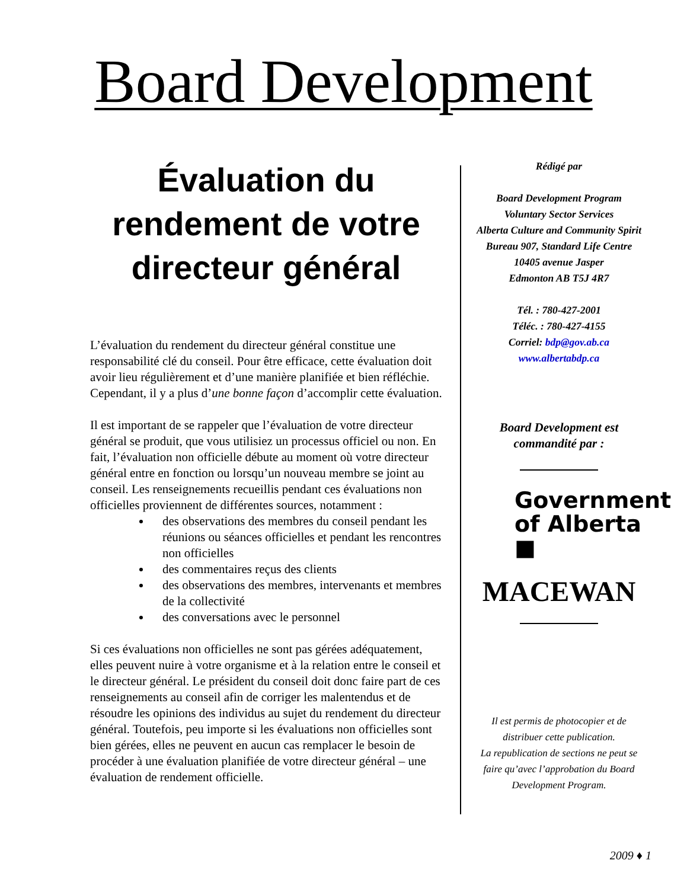Board Development
Évaluation du rendement de votre directeur général
L’évaluation du rendement du directeur général constitue une responsabilité clé du conseil. Pour être efficace, cette évaluation doit avoir lieu régulièrement et d’une manière planifiée et bien réfléchie. Cependant, il y a plus d’une bonne façon d’accomplir cette évaluation.
Il est important de se rappeler que l’évaluation de votre directeur général se produit, que vous utilisiez un processus officiel ou non. En fait, l’évaluation non officielle débute au moment où votre directeur général entre en fonction ou lorsqu’un nouveau membre se joint au conseil. Les renseignements recueillis pendant ces évaluations non officielles proviennent de différentes sources, notamment :
des observations des membres du conseil pendant les réunions ou séances officielles et pendant les rencontres non officielles
des commentaires reçus des clients
des observations des membres, intervenants et membres de la collectivité
des conversations avec le personnel
Si ces évaluations non officielles ne sont pas gérées adéquatement, elles peuvent nuire à votre organisme et à la relation entre le conseil et le directeur général. Le président du conseil doit donc faire part de ces renseignements au conseil afin de corriger les malentendus et de résoudre les opinions des individus au sujet du rendement du directeur général. Toutefois, peu importe si les évaluations non officielles sont bien gérées, elles ne peuvent en aucun cas remplacer le besoin de procéder à une évaluation planifiée de votre directeur général – une évaluation de rendement officielle.
Rédigé par
Board Development Program
Voluntary Sector Services
Alberta Culture and Community Spirit
Bureau 907, Standard Life Centre
10405 avenue Jasper
Edmonton AB T5J 4R7
Tél. : 780-427-2001
Téléc. : 780-427-4155
Corriel: bdp@gov.ab.ca
www.albertabdp.ca
Board Development est
commandité par :
Government
of Alberta ■
MACEWAN
Il est permis de photocopier et de distribuer cette publication.
La republication de sections ne peut se faire qu’avec l’approbation du Board Development Program.
2009 ♦ 1